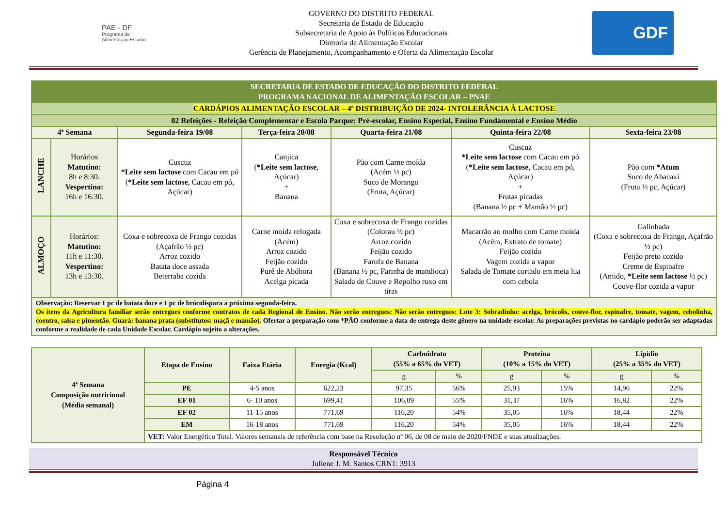PAE - DF
Programa de Alimentação Escolar
GOVERNO DO DISTRITO FEDERAL
Secretaria de Estado de Educação
Subsecretaria de Apoio às Políticas Educacionais
Diretoria de Alimentação Escolar
Gerência de Planejamento, Acompanhamento e Oferta da Alimentação Escolar
GDF
| SECRETARIA DE ESTADO DE EDUCAÇÃO DO DISTRITO FEDERAL PROGRAMA NACIONAL DE ALIMENTAÇÃO ESCOLAR – PNAE | | | | | | |
| CARDÁPIOS ALIMENTAÇÃO ESCOLAR – 4ª DISTRIBUIÇÃO DE 2024- INTOLERÂNCIA À LACTOSE | | | | | | |
| 02 Refeições - Refeição Complementar e Escola Parque: Pré-escolar, Ensino Especial, Ensino Fundamental e Ensino Médio | | | | | | |
| 4ª Semana | | Segunda-feira 19/08 | Terça-feira 20/08 | Quarta-feira 21/08 | Quinta-feira 22/08 | Sexta-feira 23/08 |
| LANCHE | Horários Matutino: 8h e 8:30. Vespertino: 16h e 16:30. | Cuscuz *Leite sem lactose com Cacau em pó ( *Leite sem lactose , Cacau em pó, Açúcar) | Canjica ( *Leite sem lactose , Açúcar) + Banana | Pão com Carne moída (Acém ½ pc) Suco de Morango (Fruta, Açúcar) | Cuscuz *Leite sem lactose com Cacau em pó ( *Leite sem lactose , Cacau em pó, Açúcar) + Frutas picadas (Banana ½ pc + Mamão ½ pc) | Pão com *Atum Suco de Abacaxi (Fruta ½ pc, Açúcar) |
| ALMOÇO | Horários: Matutino: 11h e 11:30. Vespertino: 13h e 13:30. | Coxa e sobrecoxa de Frango cozidas (Açafrão ½ pc) Arroz cozido Batata doce assada Beterraba cozida | Carne moída refogada (Acém) Arroz cozido Feijão cozido Purê de Abóbora Acelga picada | Coxa e sobrecoxa de Frango cozidas (Colorau ½ pc) Arroz cozido Feijão cozido Farofa de Banana (Banana ½ pc, Farinha de mandioca) Salada de Couve e Repolho roxo em tiras | Macarrão ao molho com Carne moída (Acém, Extrato de tomate) Feijão cozido Vagem cozida a vapor Salada de Tomate cortado em meia lua com cebola | Galinhada (Coxa e sobrecoxa de Frango, Açafrão ½ pc) Feijão preto cozido Creme de Espinafre (Amido, *Leite sem lactose ½ pc) Couve-flor cozida a vapor |
| Observação: Reservar 1 pc de batata doce e 1 pc de brócolispara a próxima segunda-feira. Os itens da Agricultura familiar serão entregues conforme contratos de cada Regional de Ensino. Não serão entregues: Não serão entregues: Lote 3: Sobradinho: acelga, brócolis, couve-flor, espinafre, tomate, vagem, cebolinha, coentro, salsa e pimentão. Guará: banana prata (substitutos: maçã e mamão). Ofertar a preparação com *PÃO conforme a data de entrega deste gênero na unidade escolar. As preparações previstas no cardápio poderão ser adaptadas conforme a realidade de cada Unidade Escolar. Cardápio sujeito a alterações. | | | | | | |
| 4ª Semana Composição nutricional (Média semanal) | Etapa de Ensino | Faixa Etária | Energia (Kcal) | Carboidrato (55% a 65% do VET) | | Proteína (10% a 15% do VET) | | Lipídio (25% a 35% do VET) | |
| --- | --- | --- | --- | --- | --- | --- | --- | --- | --- |
| | | | | g | % | g | % | g | % |
| | PE | 4-5 anos | 622,23 | 97,35 | 56% | 25,93 | 15% | 14,96 | 22% |
| | EF 01 | 6- 10 anos | 699,41 | 106,09 | 55% | 31,37 | 16% | 16,82 | 22% |
| | EF 02 | 11-15 anos | 771,69 | 116,20 | 54% | 35,05 | 16% | 18,44 | 22% |
| | EM | 16-18 anos | 771,69 | 116,20 | 54% | 35,05 | 16% | 18,44 | 22% |
| | VET: Valor Energético Total. Valores semanais de referência com base na Resolução nº 06, de 08 de maio de 2020/FNDE e suas atualizações. | | | | | | | | |
Responsável Técnico
Juliene J. M. Santos CRN1: 3913
Página 4